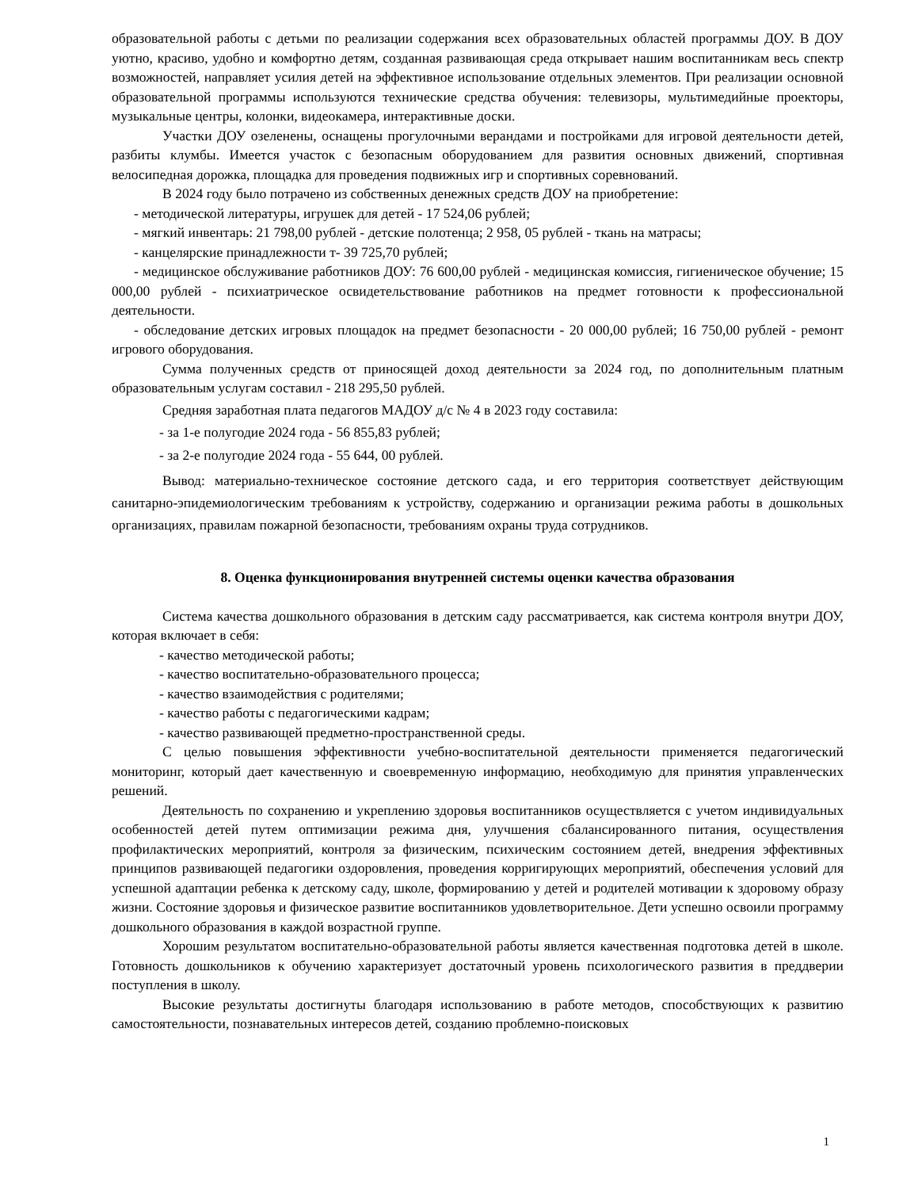образовательной работы с детьми по реализации содержания всех образовательных областей программы ДОУ. В ДОУ уютно, красиво, удобно и комфортно детям, созданная развивающая среда открывает нашим воспитанникам весь спектр возможностей, направляет усилия детей на эффективное использование отдельных элементов. При реализации основной образовательной программы используются технические средства обучения: телевизоры, мультимедийные проекторы, музыкальные центры, колонки, видеокамера, интерактивные доски.
Участки ДОУ озеленены, оснащены прогулочными верандами и постройками для игровой деятельности детей, разбиты клумбы. Имеется участок с безопасным оборудованием для развития основных движений, спортивная велосипедная дорожка, площадка для проведения подвижных игр и спортивных соревнований.
В 2024 году было потрачено из собственных денежных средств ДОУ на приобретение:
- методической литературы, игрушек для детей - 17 524,06 рублей;
- мягкий инвентарь: 21 798,00 рублей - детские полотенца; 2 958, 05 рублей - ткань на матрасы;
- канцелярские принадлежности т- 39 725,70 рублей;
- медицинское обслуживание работников ДОУ: 76 600,00 рублей - медицинская комиссия, гигиеническое обучение; 15 000,00 рублей - психиатрическое освидетельствование работников на предмет готовности к профессиональной деятельности.
- обследование детских игровых площадок на предмет безопасности - 20 000,00 рублей; 16 750,00 рублей - ремонт игрового оборудования.
Сумма полученных средств от приносящей доход деятельности за 2024 год, по дополнительным платным образовательным услугам составил - 218 295,50 рублей.
Средняя заработная плата педагогов МАДОУ д/с № 4 в 2023 году составила:
- за 1-е полугодие 2024 года - 56 855,83 рублей;
- за 2-е полугодие 2024 года - 55 644, 00 рублей.
Вывод: материально-техническое состояние детского сада, и его территория соответствует действующим санитарно-эпидемиологическим требованиям к устройству, содержанию и организации режима работы в дошкольных организациях, правилам пожарной безопасности, требованиям охраны труда сотрудников.
8. Оценка функционирования внутренней системы оценки качества образования
Система качества дошкольного образования в детским саду рассматривается, как система контроля внутри ДОУ, которая включает в себя:
- качество методической работы;
- качество воспитательно-образовательного процесса;
- качество взаимодействия с родителями;
- качество работы с педагогическими кадрам;
- качество развивающей предметно-пространственной среды.
С целью повышения эффективности учебно-воспитательной деятельности применяется педагогический мониторинг, который дает качественную и своевременную информацию, необходимую для принятия управленческих решений.
Деятельность по сохранению и укреплению здоровья воспитанников осуществляется с учетом индивидуальных особенностей детей путем оптимизации режима дня, улучшения сбалансированного питания, осуществления профилактических мероприятий, контроля за физическим, психическим состоянием детей, внедрения эффективных принципов развивающей педагогики оздоровления, проведения корригирующих мероприятий, обеспечения условий для успешной адаптации ребенка к детскому саду, школе, формированию у детей и родителей мотивации к здоровому образу жизни. Состояние здоровья и физическое развитие воспитанников удовлетворительное. Дети успешно освоили программу дошкольного образования в каждой возрастной группе.
Хорошим результатом воспитательно-образовательной работы является качественная подготовка детей в школе. Готовность дошкольников к обучению характеризует достаточный уровень психологического развития в преддверии поступления в школу.
Высокие результаты достигнуты благодаря использованию в работе методов, способствующих к развитию самостоятельности, познавательных интересов детей, созданию проблемно-поисковых
1